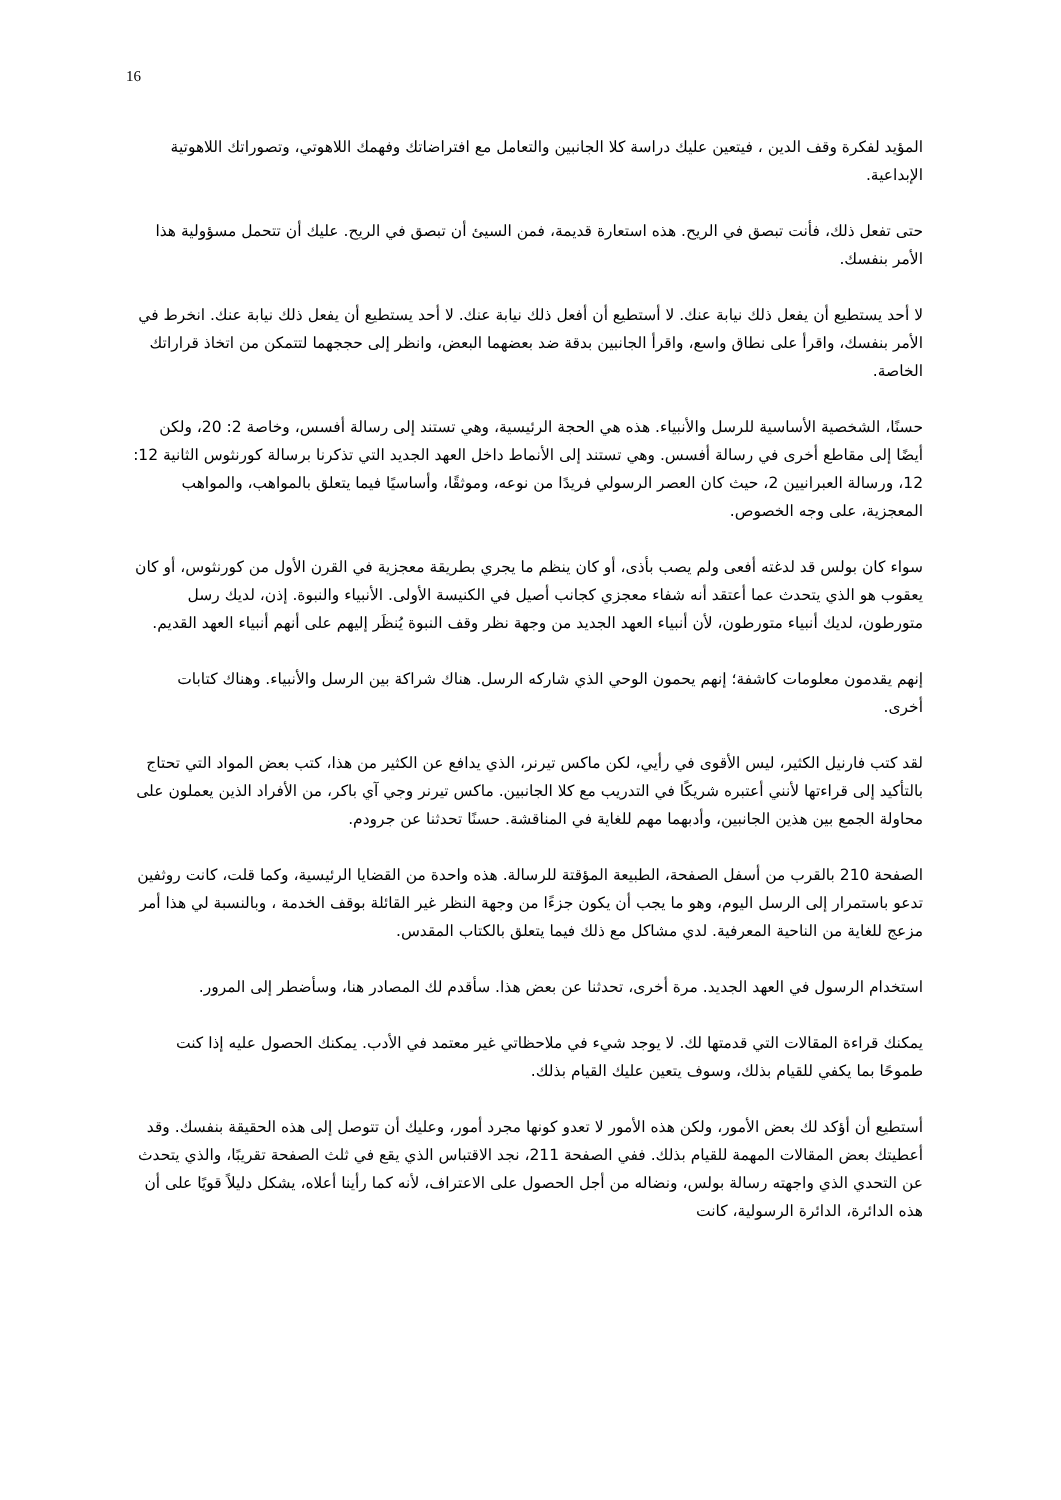16
المؤيد لفكرة وقف الدين ، فيتعين عليك دراسة كلا الجانبين والتعامل مع افتراضاتك وفهمك اللاهوتي، وتصوراتك اللاهوتية الإبداعية.
حتى تفعل ذلك، فأنت تبصق في الريح. هذه استعارة قديمة، فمن السيئ أن تبصق في الريح. عليك أن تتحمل مسؤولية هذا الأمر بنفسك.
لا أحد يستطيع أن يفعل ذلك نيابة عنك. لا أستطيع أن أفعل ذلك نيابة عنك. لا أحد يستطيع أن يفعل ذلك نيابة عنك. انخرط في الأمر بنفسك، واقرأ على نطاق واسع، واقرأ الجانبين بدقة ضد بعضهما البعض، وانظر إلى حججهما لتتمكن من اتخاذ قراراتك الخاصة.
حسنًا، الشخصية الأساسية للرسل والأنبياء. هذه هي الحجة الرئيسية، وهي تستند إلى رسالة أفسس، وخاصة 2: 20، ولكن أيضًا إلى مقاطع أخرى في رسالة أفسس. وهي تستند إلى الأنماط داخل العهد الجديد التي تذكرنا برسالة كورنثوس الثانية 12: 12، ورسالة العبرانيين 2، حيث كان العصر الرسولي فريدًا من نوعه، وموثقًا، وأساسيًا فيما يتعلق بالمواهب، والمواهب المعجزية، على وجه الخصوص.
سواء كان بولس قد لدغته أفعى ولم يصب بأذى، أو كان ينظم ما يجري بطريقة معجزية في القرن الأول من كورنثوس، أو كان يعقوب هو الذي يتحدث عما أعتقد أنه شفاء معجزي كجانب أصيل في الكنيسة الأولى. الأنبياء والنبوة. إذن، لديك رسل متورطون، لديك أنبياء متورطون، لأن أنبياء العهد الجديد من وجهة نظر وقف النبوة يُنظَر إليهم على أنهم أنبياء العهد القديم.
إنهم يقدمون معلومات كاشفة؛ إنهم يحمون الوحي الذي شاركه الرسل. هناك شراكة بين الرسل والأنبياء. وهناك كتابات أخرى.
لقد كتب فارنيل الكثير، ليس الأقوى في رأيي، لكن ماكس تيرنر، الذي يدافع عن الكثير من هذا، كتب بعض المواد التي تحتاج بالتأكيد إلى قراءتها لأنني أعتبره شريكًا في التدريب مع كلا الجانبين. ماكس تيرنر وجي آي باكر، من الأفراد الذين يعملون على محاولة الجمع بين هذين الجانبين، وأدبهما مهم للغاية في المناقشة. حسنًا تحدثنا عن جرودم.
الصفحة 210 بالقرب من أسفل الصفحة، الطبيعة المؤقتة للرسالة. هذه واحدة من القضايا الرئيسية، وكما قلت، كانت روثفين تدعو باستمرار إلى الرسل اليوم، وهو ما يجب أن يكون جزءًا من وجهة النظر غير القائلة بوقف الخدمة ، وبالنسبة لي هذا أمر مزعج للغاية من الناحية المعرفية. لدي مشاكل مع ذلك فيما يتعلق بالكتاب المقدس.
استخدام الرسول في العهد الجديد. مرة أخرى، تحدثنا عن بعض هذا. سأقدم لك المصادر هنا، وسأضطر إلى المرور.
يمكنك قراءة المقالات التي قدمتها لك. لا يوجد شيء في ملاحظاتي غير معتمد في الأدب. يمكنك الحصول عليه إذا كنت طموحًا بما يكفي للقيام بذلك، وسوف يتعين عليك القيام بذلك.
أستطيع أن أؤكد لك بعض الأمور، ولكن هذه الأمور لا تعدو كونها مجرد أمور، وعليك أن تتوصل إلى هذه الحقيقة بنفسك. وقد أعطيتك بعض المقالات المهمة للقيام بذلك. ففي الصفحة 211، نجد الاقتباس الذي يقع في ثلث الصفحة تقريبًا، والذي يتحدث عن التحدي الذي واجهته رسالة بولس، ونضاله من أجل الحصول على الاعتراف، لأنه كما رأينا أعلاه، يشكل دليلاً قويًا على أن هذه الدائرة، الدائرة الرسولية، كانت